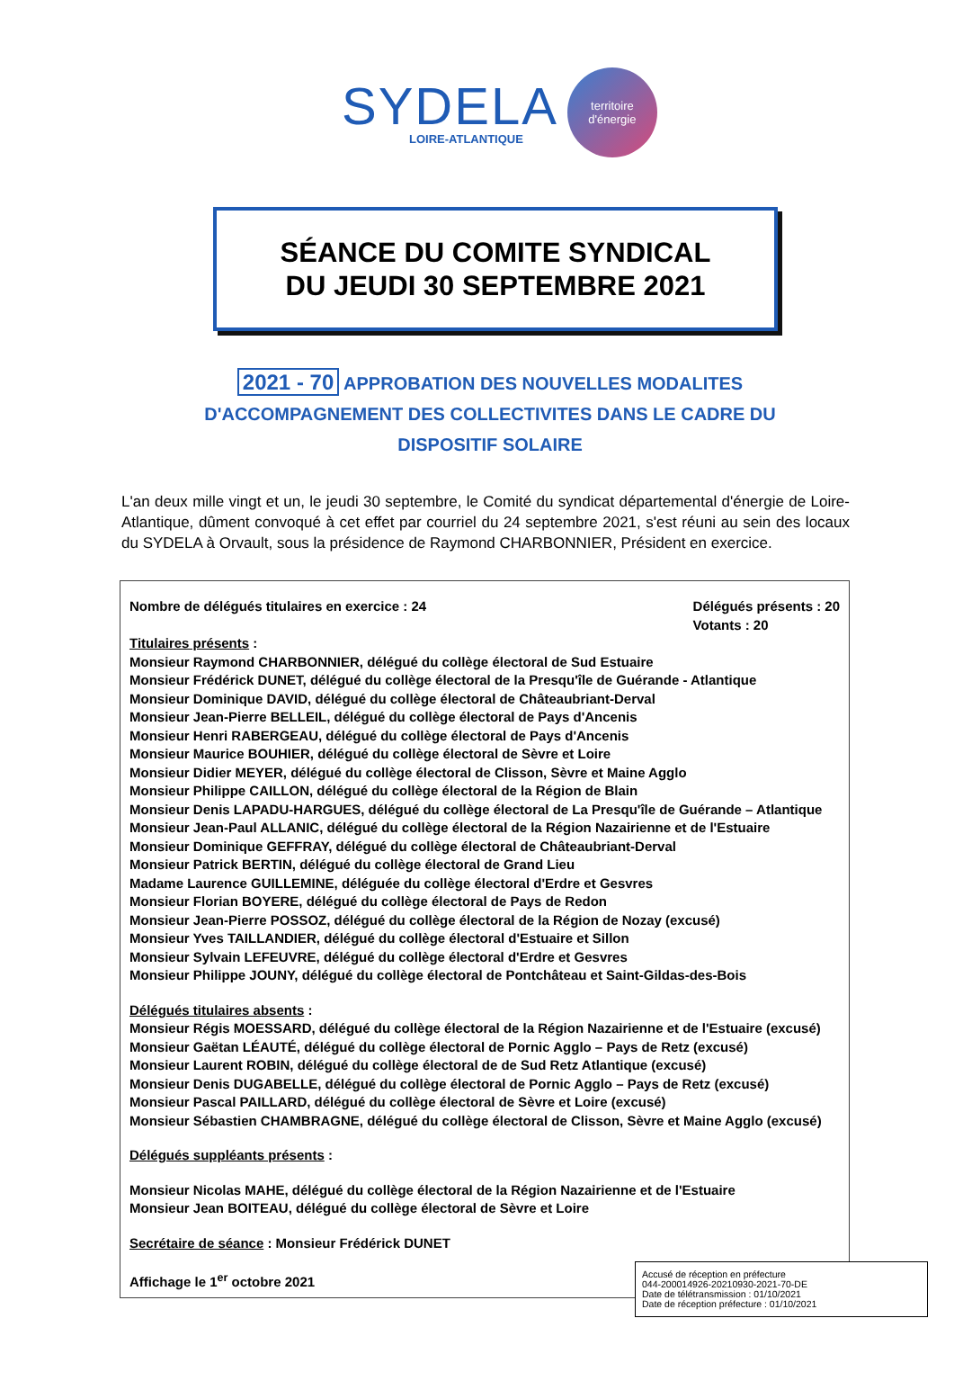SYDELA
LOIRE-ATLANTIQUE
territoire
d'énergie
SÉANCE DU COMITE SYNDICAL
DU JEUDI 30 SEPTEMBRE 2021
2021 - 70 APPROBATION DES NOUVELLES MODALITES D'ACCOMPAGNEMENT DES COLLECTIVITES DANS LE CADRE DU DISPOSITIF SOLAIRE
L'an deux mille vingt et un, le jeudi 30 septembre, le Comité du syndicat départemental d'énergie de Loire-Atlantique, dûment convoqué à cet effet par courriel du 24 septembre 2021, s'est réuni au sein des locaux du SYDELA à Orvault, sous la présidence de Raymond CHARBONNIER, Président en exercice.
Nombre de délégués titulaires en exercice : 24
Délégués présents : 20
Votants : 20
Titulaires présents :
Monsieur Raymond CHARBONNIER, délégué du collège électoral de Sud Estuaire
Monsieur Frédérick DUNET, délégué du collège électoral de la Presqu'île de Guérande - Atlantique
Monsieur Dominique DAVID, délégué du collège électoral de Châteaubriant-Derval
Monsieur Jean-Pierre BELLEIL, délégué du collège électoral de Pays d'Ancenis
Monsieur Henri RABERGEAU, délégué du collège électoral de Pays d'Ancenis
Monsieur Maurice BOUHIER, délégué du collège électoral de Sèvre et Loire
Monsieur Didier MEYER, délégué du collège électoral de Clisson, Sèvre et Maine Agglo
Monsieur Philippe CAILLON, délégué du collège électoral de la Région de Blain
Monsieur Denis LAPADU-HARGUES, délégué du collège électoral de La Presqu'île de Guérande – Atlantique
Monsieur Jean-Paul ALLANIC, délégué du collège électoral de la Région Nazairienne et de l'Estuaire
Monsieur Dominique GEFFRAY, délégué du collège électoral de Châteaubriant-Derval
Monsieur Patrick BERTIN, délégué du collège électoral de Grand Lieu
Madame Laurence GUILLEMINE, déléguée du collège électoral d'Erdre et Gesvres
Monsieur Florian BOYERE, délégué du collège électoral de Pays de Redon
Monsieur Jean-Pierre POSSOZ, délégué du collège électoral de la Région de Nozay (excusé)
Monsieur Yves TAILLANDIER, délégué du collège électoral d'Estuaire et Sillon
Monsieur Sylvain LEFEUVRE, délégué du collège électoral d'Erdre et Gesvres
Monsieur Philippe JOUNY, délégué du collège électoral de Pontchâteau et Saint-Gildas-des-Bois
Délégués titulaires absents :
Monsieur Régis MOESSARD, délégué du collège électoral de la Région Nazairienne et de l'Estuaire (excusé)
Monsieur Gaëtan LÉAUTÉ, délégué du collège électoral de Pornic Agglo – Pays de Retz (excusé)
Monsieur Laurent ROBIN, délégué du collège électoral de de Sud Retz Atlantique (excusé)
Monsieur Denis DUGABELLE, délégué du collège électoral de Pornic Agglo – Pays de Retz (excusé)
Monsieur Pascal PAILLARD, délégué du collège électoral de Sèvre et Loire (excusé)
Monsieur Sébastien CHAMBRAGNE, délégué du collège électoral de Clisson, Sèvre et Maine Agglo (excusé)
Délégués suppléants présents :
Monsieur Nicolas MAHE, délégué du collège électoral de la Région Nazairienne et de l'Estuaire
Monsieur Jean BOITEAU, délégué du collège électoral de Sèvre et Loire
Secrétaire de séance : Monsieur Frédérick DUNET
Affichage le 1<sup>er</sup> octobre 2021
Accusé de réception en préfecture
044-200014926-20210930-2021-70-DE
Date de télétransmission : 01/10/2021
Date de réception préfecture : 01/10/2021